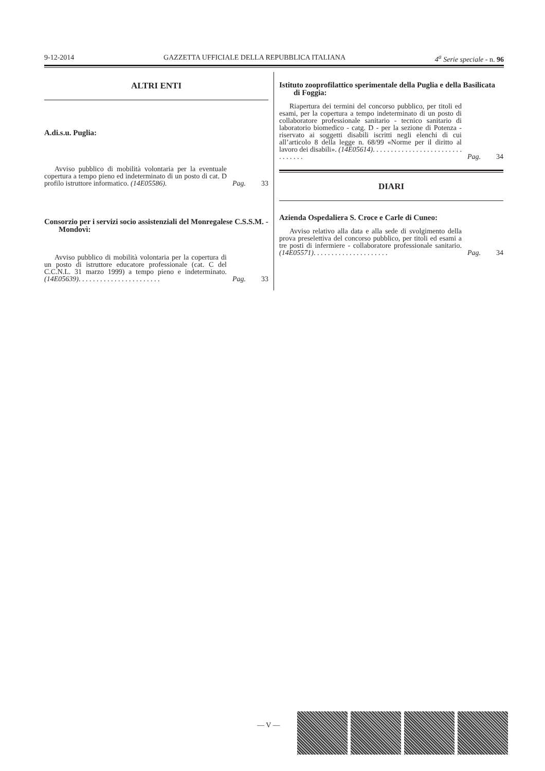9-12-2014 GAZZETTA UFFICIALE DELLA REPUBBLICA ITALIANA 4<sup>a</sup> Serie speciale - n. 96
ALTRI ENTI
A.di.s.u. Puglia:
Avviso pubblico di mobilità volontaria per la eventuale copertura a tempo pieno ed indeterminato di un posto di cat. D profilo istruttore informatico. (14E05586).
Pag. 33
Consorzio per i servizi socio assistenziali del Monregalese C.S.S.M. - Mondovì:
Avviso pubblico di mobilità volontaria per la copertura di un posto di istruttore educatore professionale (cat. C del C.C.N.L. 31 marzo 1999) a tempo pieno e indeterminato. (14E05639). . . . . . . . . . . . . . . . . . . . . . .
Pag. 33
Istituto zooprofilattico sperimentale della Puglia e della Basilicata di Foggia:
Riapertura dei termini del concorso pubblico, per titoli ed esami, per la copertura a tempo indeterminato di un posto di collaboratore professionale sanitario - tecnico sanitario di laboratorio biomedico - catg. D - per la sezione di Potenza - riservato ai soggetti disabili iscritti negli elenchi di cui all’articolo 8 della legge n. 68/99 «Norme per il diritto al lavoro dei disabili». (14E05614). . . . . . . . . . . . . . . . . . . . . . . . . . . . . . . .
Pag. 34
DIARI
Azienda Ospedaliera S. Croce e Carle di Cuneo:
Avviso relativo alla data e alla sede di svolgimento della prova preselettiva del concorso pubblico, per titoli ed esami a tre posti di infermiere - collaboratore professionale sanitario. (14E05571). . . . . . . . . . . . . . . . . . . . .
Pag. 34
— V —